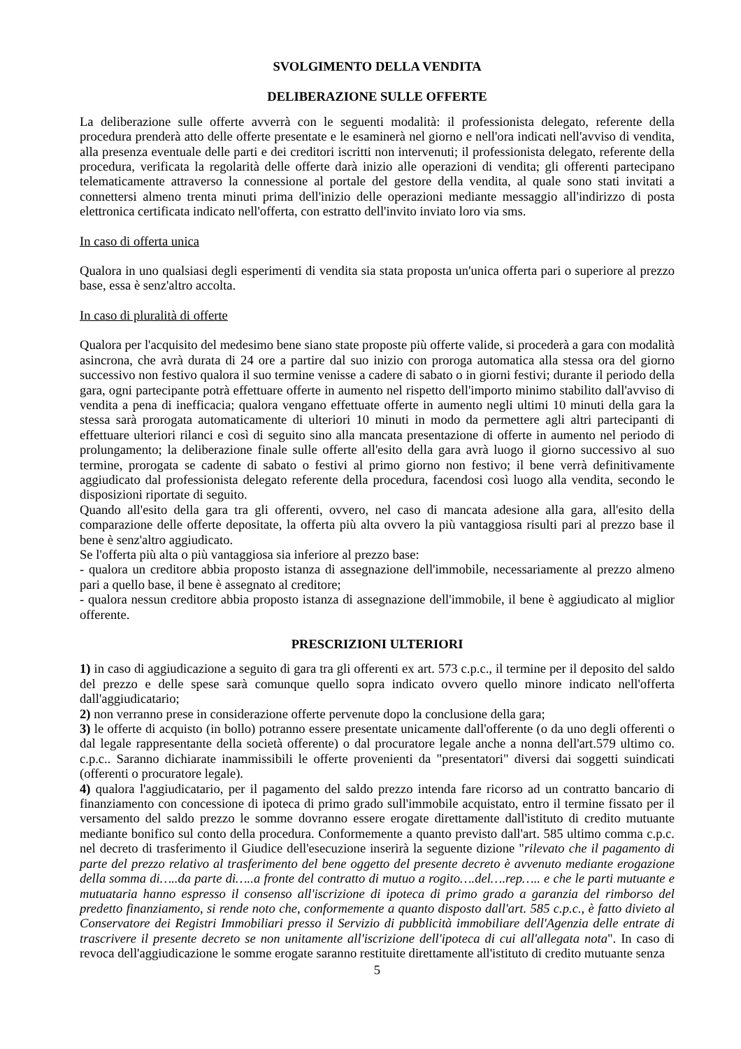SVOLGIMENTO DELLA VENDITA
DELIBERAZIONE SULLE OFFERTE
La deliberazione sulle offerte avverrà con le seguenti modalità: il professionista delegato, referente della procedura prenderà atto delle offerte presentate e le esaminerà nel giorno e nell'ora indicati nell'avviso di vendita, alla presenza eventuale delle parti e dei creditori iscritti non intervenuti; il professionista delegato, referente della procedura, verificata la regolarità delle offerte darà inizio alle operazioni di vendita; gli offerenti partecipano telematicamente attraverso la connessione al portale del gestore della vendita, al quale sono stati invitati a connettersi almeno trenta minuti prima dell'inizio delle operazioni mediante messaggio all'indirizzo di posta elettronica certificata indicato nell'offerta, con estratto dell'invito inviato loro via sms.
In caso di offerta unica
Qualora in uno qualsiasi degli esperimenti di vendita sia stata proposta un'unica offerta pari o superiore al prezzo base, essa è senz'altro accolta.
In caso di pluralità di offerte
Qualora per l'acquisito del medesimo bene siano state proposte più offerte valide, si procederà a gara con modalità asincrona, che avrà durata di 24 ore a partire dal suo inizio con proroga automatica alla stessa ora del giorno successivo non festivo qualora il suo termine venisse a cadere di sabato o in giorni festivi; durante il periodo della gara, ogni partecipante potrà effettuare offerte in aumento nel rispetto dell'importo minimo stabilito dall'avviso di vendita a pena di inefficacia; qualora vengano effettuate offerte in aumento negli ultimi 10 minuti della gara la stessa sarà prorogata automaticamente di ulteriori 10 minuti in modo da permettere agli altri partecipanti di effettuare ulteriori rilanci e così di seguito sino alla mancata presentazione di offerte in aumento nel periodo di prolungamento; la deliberazione finale sulle offerte all'esito della gara avrà luogo il giorno successivo al suo termine, prorogata se cadente di sabato o festivi al primo giorno non festivo; il bene verrà definitivamente aggiudicato dal professionista delegato referente della procedura, facendosi così luogo alla vendita, secondo le disposizioni riportate di seguito.
Quando all'esito della gara tra gli offerenti, ovvero, nel caso di mancata adesione alla gara, all'esito della comparazione delle offerte depositate, la offerta più alta ovvero la più vantaggiosa risulti pari al prezzo base il bene è senz'altro aggiudicato.
Se l'offerta più alta o più vantaggiosa sia inferiore al prezzo base:
- qualora un creditore abbia proposto istanza di assegnazione dell'immobile, necessariamente al prezzo almeno pari a quello base, il bene è assegnato al creditore;
- qualora nessun creditore abbia proposto istanza di assegnazione dell'immobile, il bene è aggiudicato al miglior offerente.
PRESCRIZIONI ULTERIORI
1) in caso di aggiudicazione a seguito di gara tra gli offerenti ex art. 573 c.p.c., il termine per il deposito del saldo del prezzo e delle spese sarà comunque quello sopra indicato ovvero quello minore indicato nell'offerta dall'aggiudicatario;
2) non verranno prese in considerazione offerte pervenute dopo la conclusione della gara;
3) le offerte di acquisto (in bollo) potranno essere presentate unicamente dall'offerente (o da uno degli offerenti o dal legale rappresentante della società offerente) o dal procuratore legale anche a nonna dell'art.579 ultimo co. c.p.c.. Saranno dichiarate inammissibili le offerte provenienti da "presentatori" diversi dai soggetti suindicati (offerenti o procuratore legale).
4) qualora l'aggiudicatario, per il pagamento del saldo prezzo intenda fare ricorso ad un contratto bancario di finanziamento con concessione di ipoteca di primo grado sull'immobile acquistato, entro il termine fissato per il versamento del saldo prezzo le somme dovranno essere erogate direttamente dall'istituto di credito mutuante mediante bonifico sul conto della procedura. Conformemente a quanto previsto dall'art. 585 ultimo comma c.p.c. nel decreto di trasferimento il Giudice dell'esecuzione inserirà la seguente dizione "rilevato che il pagamento di parte del prezzo relativo al trasferimento del bene oggetto del presente decreto è avvenuto mediante erogazione della somma di…..da parte di…..a fronte del contratto di mutuo a rogito….del….rep….. e che le parti mutuante e mutuataria hanno espresso il consenso all'iscrizione di ipoteca di primo grado a garanzia del rimborso del predetto finanziamento, si rende noto che, conformemente a quanto disposto dall'art. 585 c.p.c., è fatto divieto al Conservatore dei Registri Immobiliari presso il Servizio di pubblicità immobiliare dell'Agenzia delle entrate di trascrivere il presente decreto se non unitamente all'iscrizione dell'ipoteca di cui all'allegata nota". In caso di revoca dell'aggiudicazione le somme erogate saranno restituite direttamente all'istituto di credito mutuante senza
5